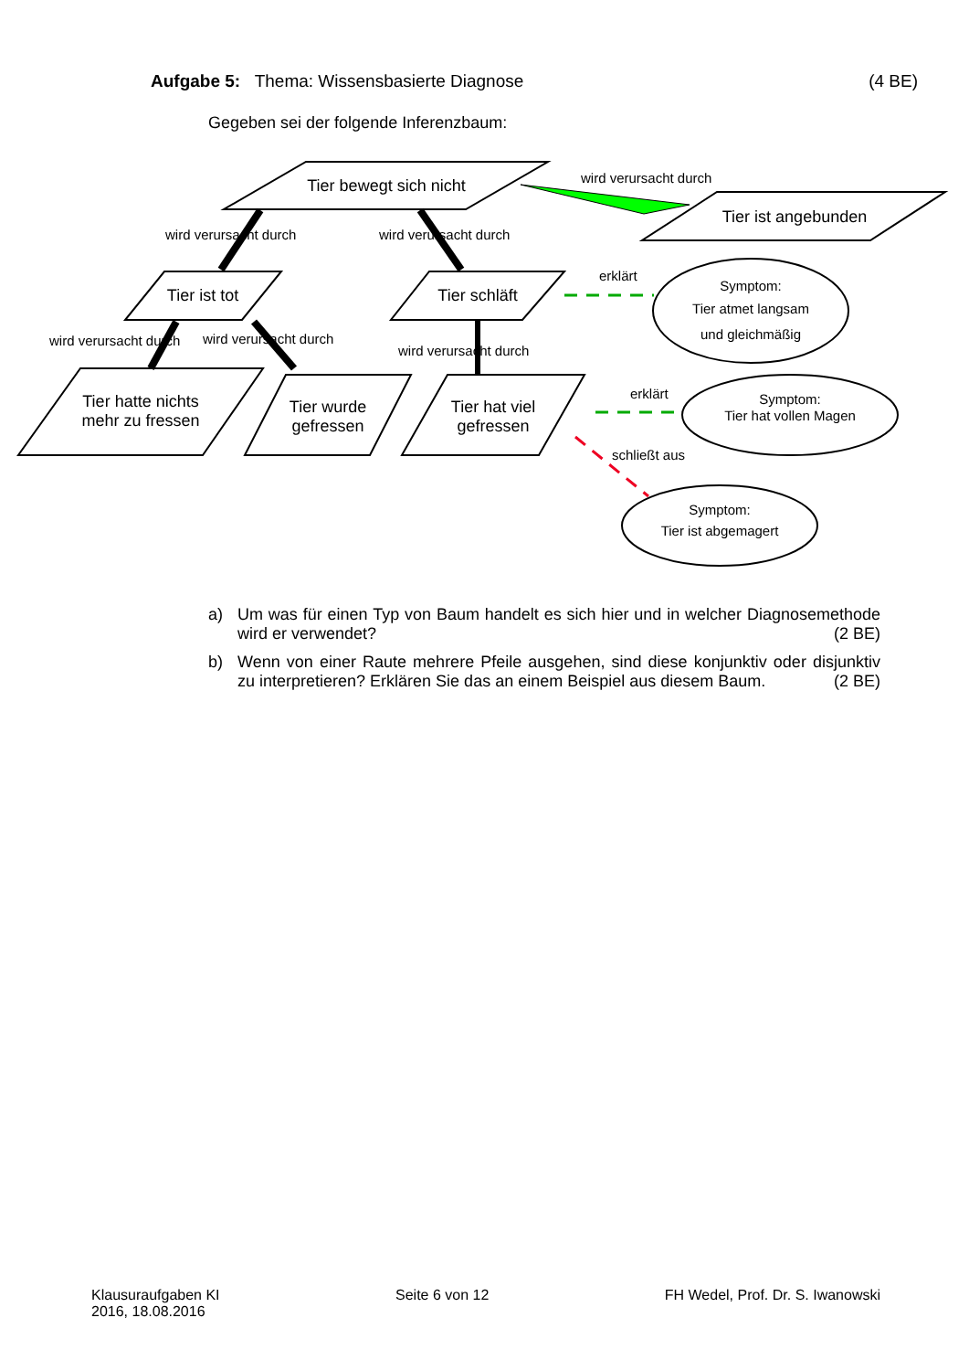Aufgabe 5: Thema: Wissensbasierte Diagnose (4 BE)
Gegeben sei der folgende Inferenzbaum:
Tier bewegt sich nicht
Tier ist angebunden
Tier ist tot
Tier schläft
Tier hatte nichts
mehr zu fressen
Tier wurde
gefressen
Tier hat viel
gefressen
Symptom:
Tier atmet langsam
und gleichmäßig
Symptom:
Tier hat vollen Magen
Symptom:
Tier ist abgemagert
wird verursacht durch
wird verursacht durch
wird verursacht durch
wird verursacht durch
wird verursacht durch
wird verursacht durch
erklärt
erklärt
schließt aus
a) Um was für einen Typ von Baum handelt es sich hier und in welcher Diagnosemethode wird er verwendet? (2 BE)
b) Wenn von einer Raute mehrere Pfeile ausgehen, sind diese konjunktiv oder disjunktiv zu interpretieren? Erklären Sie das an einem Beispiel aus diesem Baum. (2 BE)
Klausuraufgaben KI
2016, 18.08.2016 Seite 6 von 12 FH Wedel, Prof. Dr. S. Iwanowski